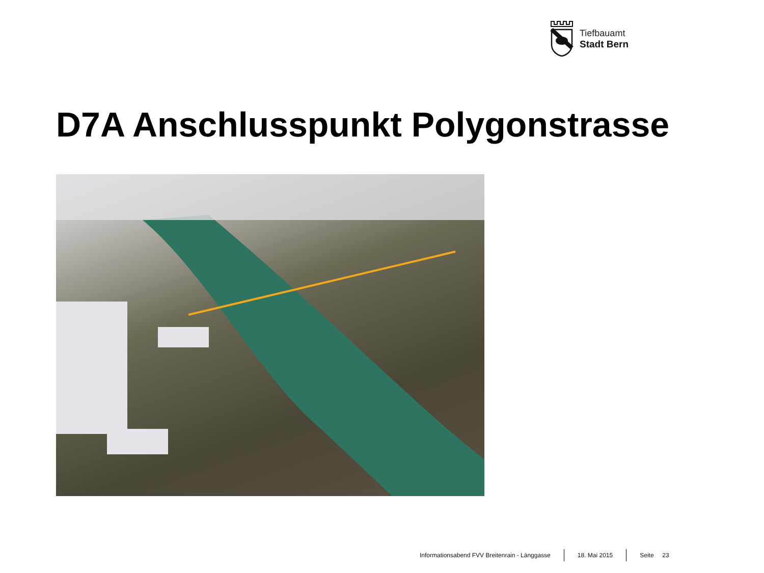Tiefbauamt
Stadt Bern
D7A Anschlusspunkt Polygonstrasse
Informationsabend FVV Breitenrain - Länggasse 18. Mai 2015 Seite 23